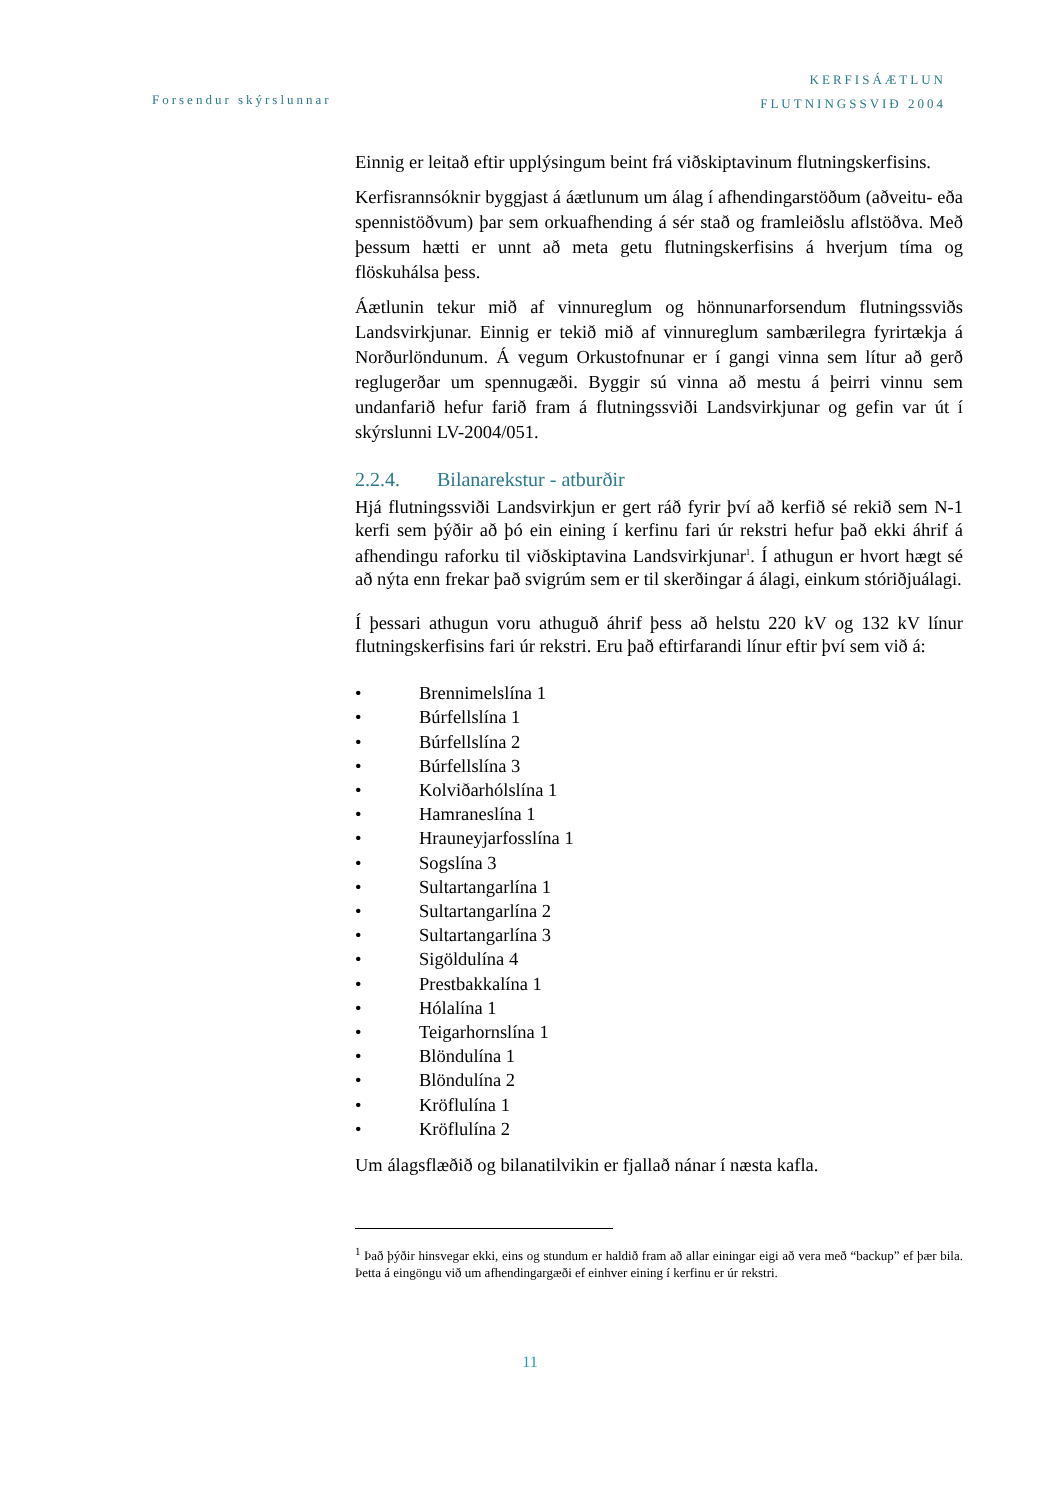Forsendur skýrslunnar
KERFISÁÆTLUN
FLUTNINGSSVIÐ 2004
Einnig er leitað eftir upplýsingum beint frá viðskiptavinum flutningskerfisins.
Kerfisrannsóknir byggjast á áætlunum um álag í afhendingarstöðum (aðveitu- eða spennistöðvum) þar sem orkuafhending á sér stað og framleiðslu aflstöðva. Með þessum hætti er unnt að meta getu flutningskerfisins á hverjum tíma og flöskuhálsa þess.
Áætlunin tekur mið af vinnureglum og hönnunarforsendum flutningssviðs Landsvirkjunar. Einnig er tekið mið af vinnureglum sambærilegra fyrirtækja á Norðurlöndunum. Á vegum Orkustofnunar er í gangi vinna sem lítur að gerð reglugerðar um spennugæði. Byggir sú vinna að mestu á þeirri vinnu sem undanfarið hefur farið fram á flutningssviði Landsvirkjunar og gefin var út í skýrslunni LV-2004/051.
2.2.4. Bilanarekstur - atburðir
Hjá flutningssviði Landsvirkjun er gert ráð fyrir því að kerfið sé rekið sem N-1 kerfi sem þýðir að þó ein eining í kerfinu fari úr rekstri hefur það ekki áhrif á afhendingu raforku til viðskiptavina Landsvirkjunar<sup>1</sup>. Í athugun er hvort hægt sé að nýta enn frekar það svigrúm sem er til skerðingar á álagi, einkum stóriðjuálagi.
Í þessari athugun voru athuguð áhrif þess að helstu 220 kV og 132 kV línur flutningskerfisins fari úr rekstri. Eru það eftirfarandi línur eftir því sem við á:
• Brennimelslína 1
• Búrfellslína 1
• Búrfellslína 2
• Búrfellslína 3
• Kolviðarhólslína 1
• Hamraneslína 1
• Hrauneyjarfosslína 1
• Sogslína 3
• Sultartangarlína 1
• Sultartangarlína 2
• Sultartangarlína 3
• Sigöldulína 4
• Prestbakkalína 1
• Hólalína 1
• Teigarhornslína 1
• Blöndulína 1
• Blöndulína 2
• Kröflulína 1
• Kröflulína 2
Um álagsflæðið og bilanatilvikin er fjallað nánar í næsta kafla.
<sup>1</sup> Það þýðir hinsvegar ekki, eins og stundum er haldið fram að allar einingar eigi að vera með “backup” ef þær bila. Þetta á eingöngu við um afhendingargæði ef einhver eining í kerfinu er úr rekstri.
11